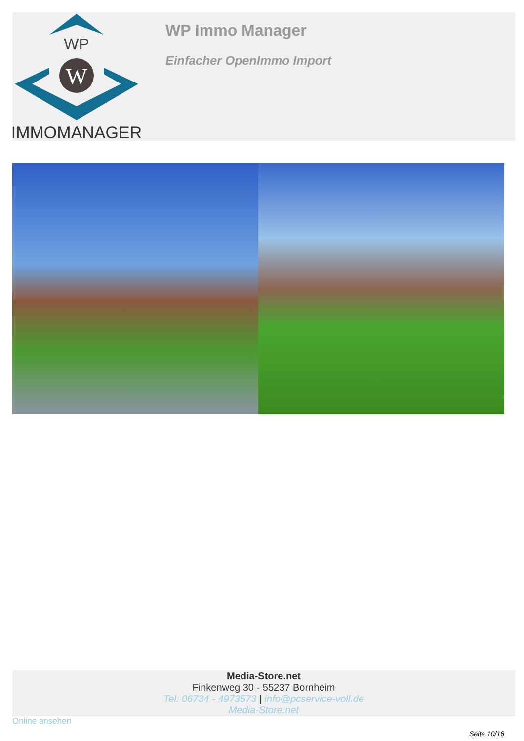WP
W
IMMOMANAGER
WP Immo Manager
Einfacher OpenImmo Import
Media-Store.net
Finkenweg 30 - 55237 Bornheim
Tel: 06734 - 4973573 | info@pcservice-voll.de
Media-Store.net
Online ansehen
Seite 10/16